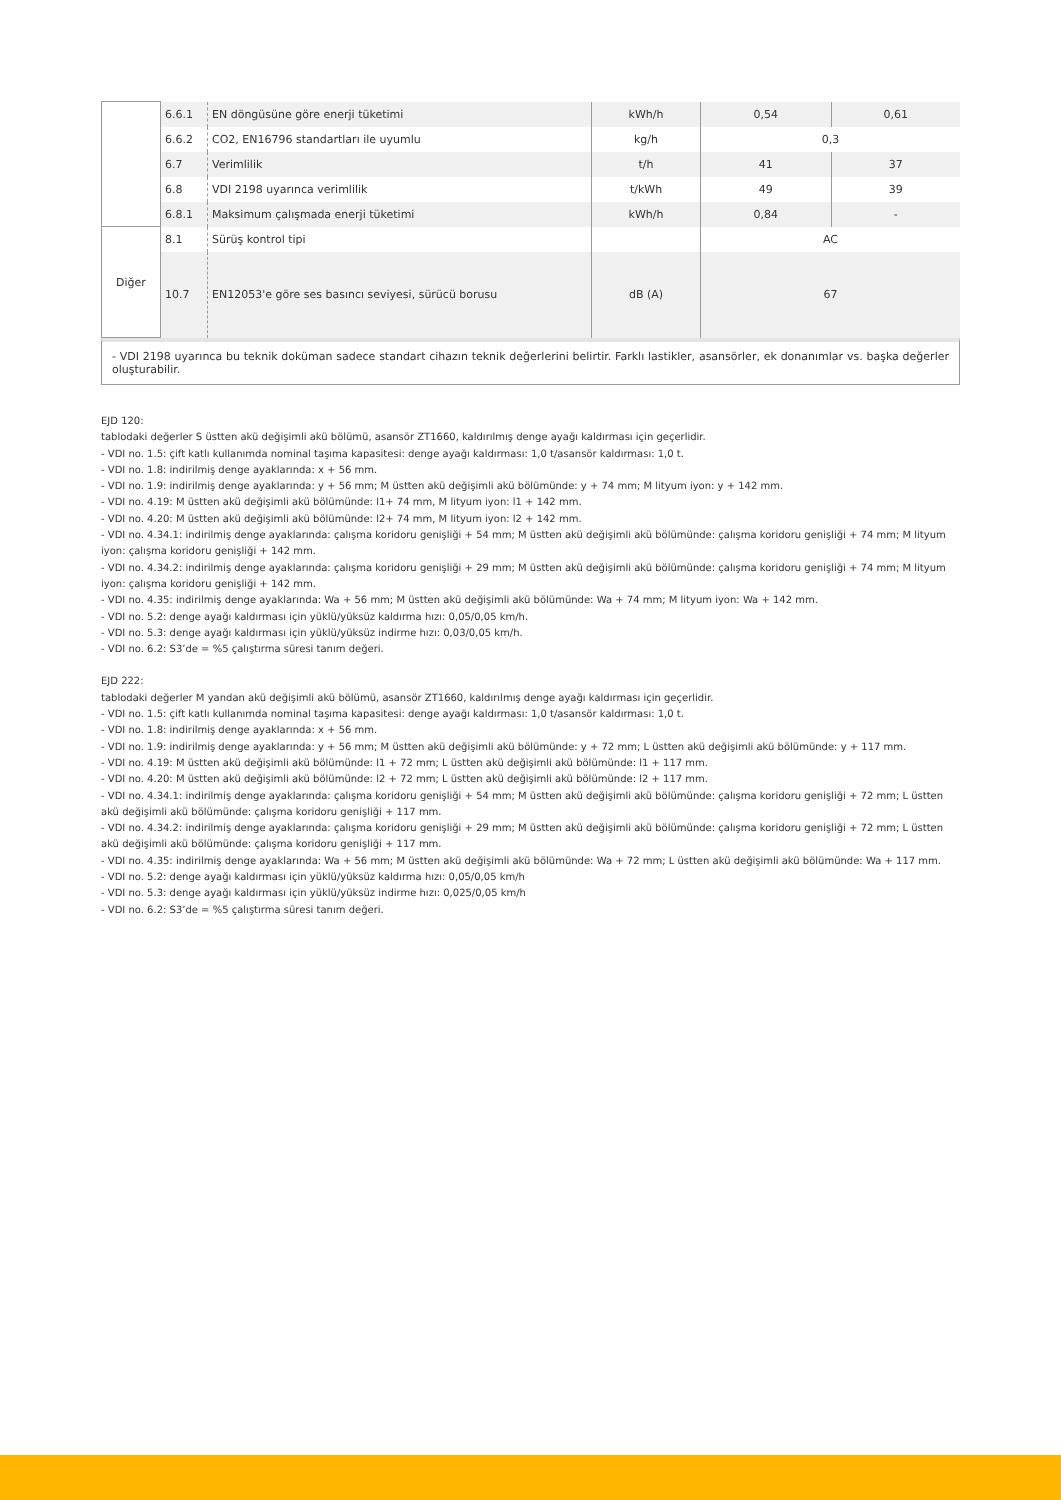| | 6.6.1 | EN döngüsüne göre enerji tüketimi | kWh/h | 0,54 | 0,61 |
| | 6.6.2 | CO2, EN16796 standartları ile uyumlu | kg/h | 0,3 | |
| | 6.7 | Verimlilik | t/h | 41 | 37 |
| | 6.8 | VDI 2198 uyarınca verimlilik | t/kWh | 49 | 39 |
| | 6.8.1 | Maksimum çalışmada enerji tüketimi | kWh/h | 0,84 | - |
| Diğer | 8.1 | Sürüş kontrol tipi | | AC | |
| | 10.7 | EN12053'e göre ses basıncı seviyesi, sürücü borusu | dB (A) | 67 | |
- VDI 2198 uyarınca bu teknik doküman sadece standart cihazın teknik değerlerini belirtir. Farklı lastikler, asansörler, ek donanımlar vs. başka değerler oluşturabilir.
EJD 120:
tablodaki değerler S üstten akü değişimli akü bölümü, asansör ZT1660, kaldırılmış denge ayağı kaldırması için geçerlidir.
- VDI no. 1.5: çift katlı kullanımda nominal taşıma kapasitesi: denge ayağı kaldırması: 1,0 t/asansör kaldırması: 1,0 t.
- VDI no. 1.8: indirilmiş denge ayaklarında: x + 56 mm.
- VDI no. 1.9: indirilmiş denge ayaklarında: y + 56 mm; M üstten akü değişimli akü bölümünde: y + 74 mm; M lityum iyon: y + 142 mm.
- VDI no. 4.19: M üstten akü değişimli akü bölümünde: l1+ 74 mm, M lityum iyon: l1 + 142 mm.
- VDI no. 4.20: M üstten akü değişimli akü bölümünde: l2+ 74 mm, M lityum iyon: l2 + 142 mm.
- VDI no. 4.34.1: indirilmiş denge ayaklarında: çalışma koridoru genişliği + 54 mm; M üstten akü değişimli akü bölümünde: çalışma koridoru genişliği + 74 mm; M lityum iyon: çalışma koridoru genişliği + 142 mm.
- VDI no. 4.34.2: indirilmiş denge ayaklarında: çalışma koridoru genişliği + 29 mm; M üstten akü değişimli akü bölümünde: çalışma koridoru genişliği + 74 mm; M lityum iyon: çalışma koridoru genişliği + 142 mm.
- VDI no. 4.35: indirilmiş denge ayaklarında: Wa + 56 mm; M üstten akü değişimli akü bölümünde: Wa + 74 mm; M lityum iyon: Wa + 142 mm.
- VDI no. 5.2: denge ayağı kaldırması için yüklü/yüksüz kaldırma hızı: 0,05/0,05 km/h.
- VDI no. 5.3: denge ayağı kaldırması için yüklü/yüksüz indirme hızı: 0,03/0,05 km/h.
- VDI no. 6.2: S3’de = %5 çalıştırma süresi tanım değeri.
EJD 222:
tablodaki değerler M yandan akü değişimli akü bölümü, asansör ZT1660, kaldırılmış denge ayağı kaldırması için geçerlidir.
- VDI no. 1.5: çift katlı kullanımda nominal taşıma kapasitesi: denge ayağı kaldırması: 1,0 t/asansör kaldırması: 1,0 t.
- VDI no. 1.8: indirilmiş denge ayaklarında: x + 56 mm.
- VDI no. 1.9: indirilmiş denge ayaklarında: y + 56 mm; M üstten akü değişimli akü bölümünde: y + 72 mm; L üstten akü değişimli akü bölümünde: y + 117 mm.
- VDI no. 4.19: M üstten akü değişimli akü bölümünde: l1 + 72 mm; L üstten akü değişimli akü bölümünde: l1 + 117 mm.
- VDI no. 4.20: M üstten akü değişimli akü bölümünde: l2 + 72 mm; L üstten akü değişimli akü bölümünde: l2 + 117 mm.
- VDI no. 4.34.1: indirilmiş denge ayaklarında: çalışma koridoru genişliği + 54 mm; M üstten akü değişimli akü bölümünde: çalışma koridoru genişliği + 72 mm; L üstten akü değişimli akü bölümünde: çalışma koridoru genişliği + 117 mm.
- VDI no. 4.34.2: indirilmiş denge ayaklarında: çalışma koridoru genişliği + 29 mm; M üstten akü değişimli akü bölümünde: çalışma koridoru genişliği + 72 mm; L üstten akü değişimli akü bölümünde: çalışma koridoru genişliği + 117 mm.
- VDI no. 4.35: indirilmiş denge ayaklarında: Wa + 56 mm; M üstten akü değişimli akü bölümünde: Wa + 72 mm; L üstten akü değişimli akü bölümünde: Wa + 117 mm.
- VDI no. 5.2: denge ayağı kaldırması için yüklü/yüksüz kaldırma hızı: 0,05/0,05 km/h
- VDI no. 5.3: denge ayağı kaldırması için yüklü/yüksüz indirme hızı: 0,025/0,05 km/h
- VDI no. 6.2: S3’de = %5 çalıştırma süresi tanım değeri.